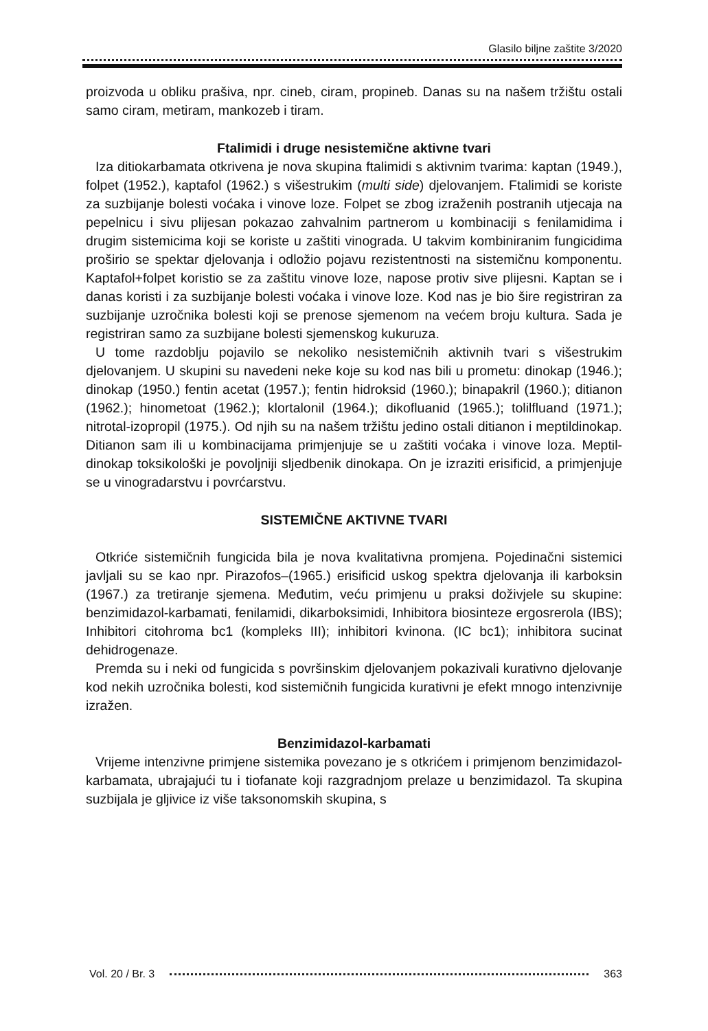Glasilo biljne zaštite 3/2020
proizvoda u obliku prašiva, npr. cineb, ciram, propineb. Danas su na našem tržištu ostali samo ciram, metiram, mankozeb i tiram.
Ftalimidi i druge nesistemične aktivne tvari
Iza ditiokarbamata otkrivena je nova skupina ftalimidi s aktivnim tvarima: kaptan (1949.), folpet (1952.), kaptafol (1962.) s višestrukim (multi side) djelovanjem. Ftalimidi se koriste za suzbijanje bolesti voćaka i vinove loze. Folpet se zbog izraženih postranih utjecaja na pepelnicu i sivu plijesan pokazao zahvalnim partnerom u kombinaciji s fenilamidima i drugim sistemicima koji se koriste u zaštiti vinograda. U takvim kombiniranim fungicidima proširio se spektar djelovanja i odložio pojavu rezistentnosti na sistemičnu komponentu. Kaptafol+folpet koristio se za zaštitu vinove loze, napose protiv sive plijesni. Kaptan se i danas koristi i za suzbijanje bolesti voćaka i vinove loze. Kod nas je bio šire registriran za suzbijanje uzročnika bolesti koji se prenose sjemenom na većem broju kultura. Sada je registriran samo za suzbijane bolesti sjemenskog kukuruza.
U tome razdoblju pojavilo se nekoliko nesistemičnih aktivnih tvari s višestrukim djelovanjem. U skupini su navedeni neke koje su kod nas bili u prometu: dinokap (1946.); dinokap (1950.) fentin acetat (1957.); fentin hidroksid (1960.); binapakril (1960.); ditianon (1962.); hinometoat (1962.); klortalonil (1964.); dikofluanid (1965.); tolilfluand (1971.); nitrotal-izopropil (1975.). Od njih su na našem tržištu jedino ostali ditianon i meptildinokap. Ditianon sam ili u kombinacijama primjenjuje se u zaštiti voćaka i vinove loza. Meptil-dinokap toksikološki je povoljniji sljedbenik dinokapa. On je izraziti erisificid, a primjenjuje se u vinogradarstvu i povrćarstvu.
SISTEMIČNE AKTIVNE TVARI
Otkriće sistemičnih fungicida bila je nova kvalitativna promjena. Pojedinačni sistemici javljali su se kao npr. Pirazofos–(1965.) erisificid uskog spektra djelovanja ili karboksin (1967.) za tretiranje sjemena. Međutim, veću primjenu u praksi doživjele su skupine: benzimidazol-karbamati, fenilamidi, dikarboksimidi, Inhibitora biosinteze ergosrerola (IBS); Inhibitori citohroma bc1 (kompleks III); inhibitori kvinona. (IC bc1); inhibitora sucinat dehidrogenaze.
Premda su i neki od fungicida s površinskim djelovanjem pokazivali kurativno djelovanje kod nekih uzročnika bolesti, kod sistemičnih fungicida kurativni je efekt mnogo intenzivnije izražen.
Benzimidazol-karbamati
Vrijeme intenzivne primjene sistemika povezano je s otkrićem i primjenom benzimidazol-karbamata, ubrajajući tu i tiofanate koji razgradnjom prelaze u benzimidazol. Ta skupina suzbijala je gljivice iz više taksonomskih skupina, s
Vol. 20 / Br. 3 363